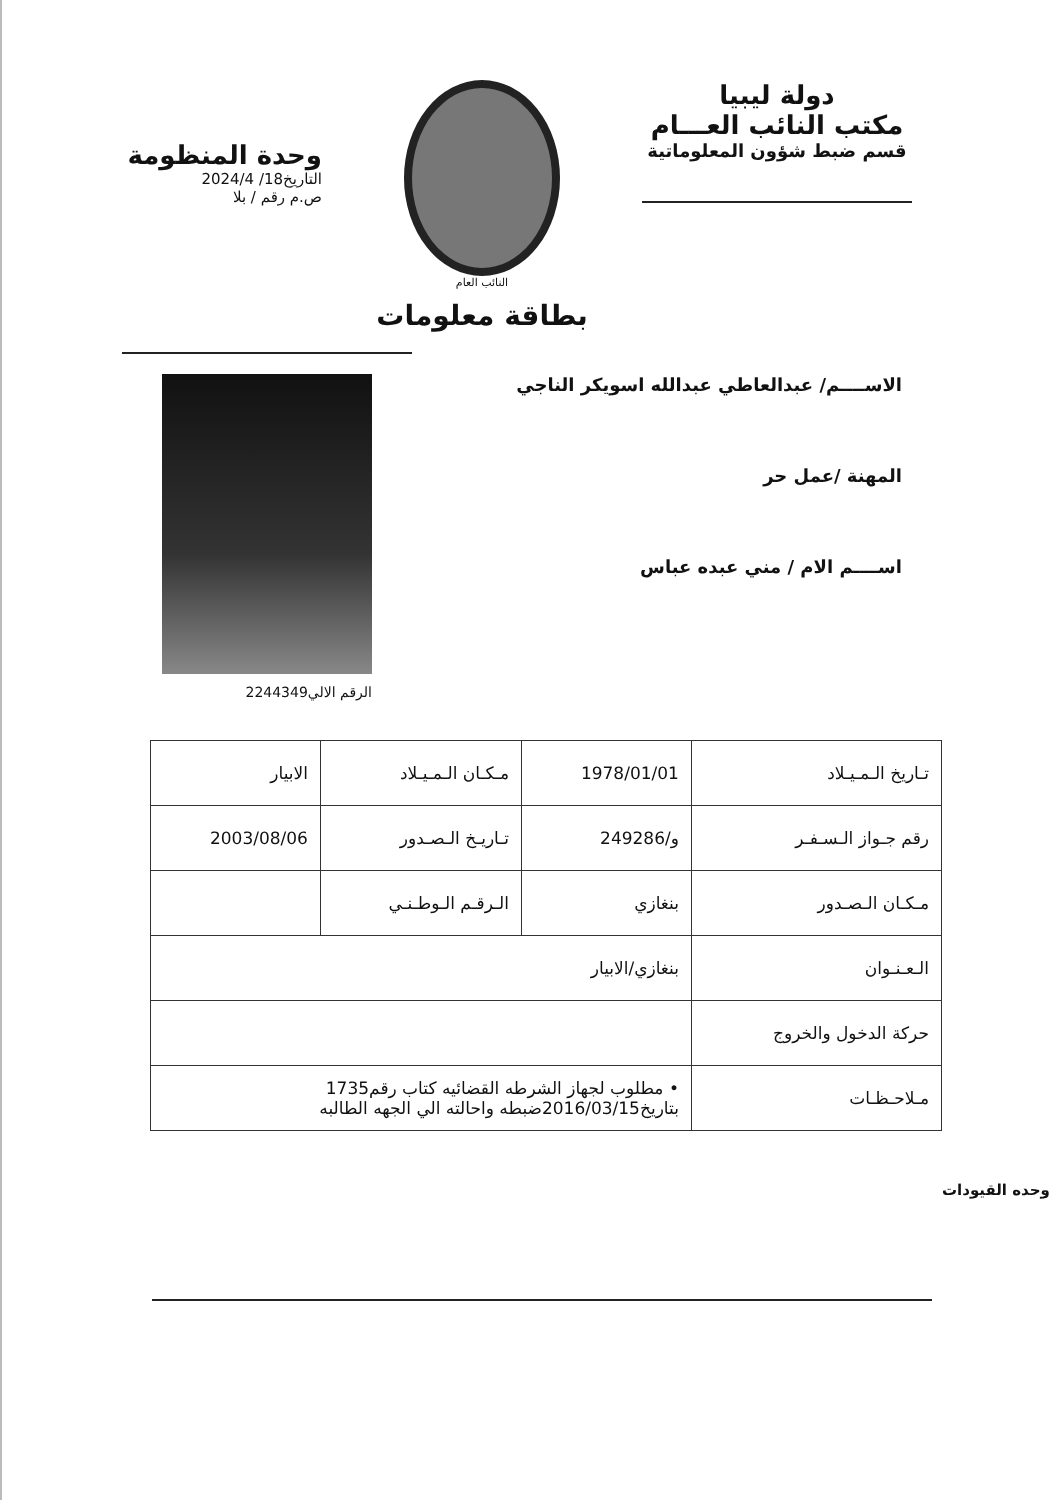دولة ليبيا
مكتب النائب العـــام
قسم ضبط شؤون المعلوماتية
النائب العام
بطاقة معلومات
وحدة المنظومة
التاريخ18/ 2024/4
ص.م رقم / بلا
الاســــم/ عبدالعاطي عبدالله اسويكر الناجي
المهنة /عمل حر
اســــم الام / مني عبده عباس
الرقم الالي2244349
| تـاريخ الـمـيـلاد | 1978/01/01 | مـكـان الـمـيـلاد | الابيار |
| رقم جـواز الـسـفـر | و/249286 | تـاريـخ الـصـدور | 2003/08/06 |
| مـكـان الـصـدور | بنغازي | الـرقـم الـوطـنـي | |
| الـعـنـوان | بنغازي/الابيار | | |
| حركة الدخول والخروج | | | |
| مـلاحـظـات | • مطلوب لجهاز الشرطه القضائيه كتاب رقم1735 بتاريخ2016/03/15ضبطه واحالته الي الجهه الطالبه | | |
وحده القيودات